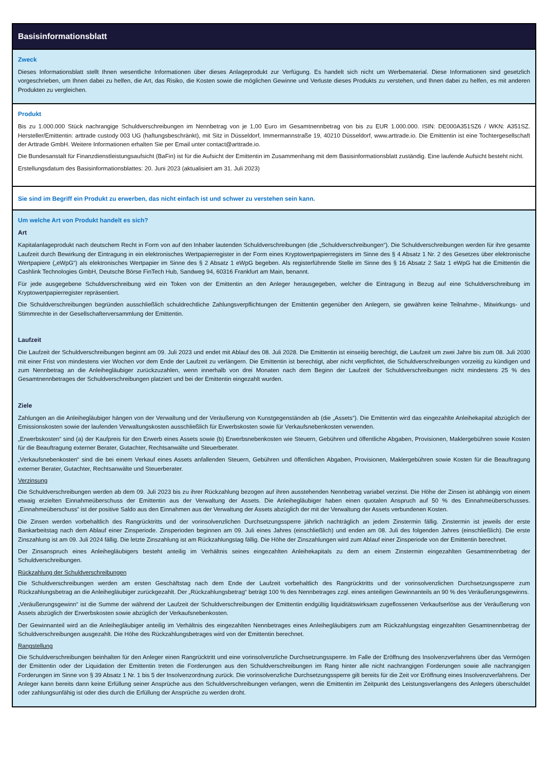Basisinformationsblatt
Zweck
Dieses Informationsblatt stellt Ihnen wesentliche Informationen über dieses Anlageprodukt zur Verfügung. Es handelt sich nicht um Werbematerial. Diese Informationen sind gesetzlich vorgeschrieben, um Ihnen dabei zu helfen, die Art, das Risiko, die Kosten sowie die möglichen Gewinne und Verluste dieses Produkts zu verstehen, und Ihnen dabei zu helfen, es mit anderen Produkten zu vergleichen.
Produkt
Bis zu 1.000.000 Stück nachrangige Schuldverschreibungen im Nennbetrag von je 1,00 Euro im Gesamtnennbetrag von bis zu EUR 1.000.000. ISIN: DE000A351SZ6 / WKN: A351SZ. Hersteller/Emittentin: arttrade custody 003 UG (haftungsbeschränkt), mit Sitz in Düsseldorf, Immermannstraße 19, 40210 Düsseldorf, www.arttrade.io. Die Emittentin ist eine Tochtergesellschaft der Arttrade GmbH. Weitere Informationen erhalten Sie per Email unter contact@arttrade.io.
Die Bundesanstalt für Finanzdienstleistungsaufsicht (BaFin) ist für die Aufsicht der Emittentin im Zusammenhang mit dem Basisinformationsblatt zuständig. Eine laufende Aufsicht besteht nicht.
Erstellungsdatum des Basisinformationsblattes: 20. Juni 2023 (aktualisiert am 31. Juli 2023)
Sie sind im Begriff ein Produkt zu erwerben, das nicht einfach ist und schwer zu verstehen sein kann.
Um welche Art von Produkt handelt es sich?
Art
Kapitalanlageprodukt nach deutschem Recht in Form von auf den Inhaber lautenden Schuldverschreibungen (die „Schuldverschreibungen“). Die Schuldverschreibungen werden für ihre gesamte Laufzeit durch Bewirkung der Eintragung in ein elektronisches Wertpapierregister in der Form eines Kryptowertpapierregisters im Sinne des § 4 Absatz 1 Nr. 2 des Gesetzes über elektronische Wertpapiere („eWpG“) als elektronisches Wertpapier im Sinne des § 2 Absatz 1 eWpG begeben. Als registerführende Stelle im Sinne des § 16 Absatz 2 Satz 1 eWpG hat die Emittentin die Cashlink Technologies GmbH, Deutsche Börse FinTech Hub, Sandweg 94, 60316 Frankfurt am Main, benannt.
Für jede ausgegebene Schuldverschreibung wird ein Token von der Emittentin an den Anleger herausgegeben, welcher die Eintragung in Bezug auf eine Schuldverschreibung im Kryptowertpapierregister repräsentiert.
Die Schuldverschreibungen begründen ausschließlich schuldrechtliche Zahlungsverpflichtungen der Emittentin gegenüber den Anlegern, sie gewähren keine Teilnahme-, Mitwirkungs- und Stimmrechte in der Gesellschafterversammlung der Emittentin.
Laufzeit
Die Laufzeit der Schuldverschreibungen beginnt am 09. Juli 2023 und endet mit Ablauf des 08. Juli 2028. Die Emittentin ist einseitig berechtigt, die Laufzeit um zwei Jahre bis zum 08. Juli 2030 mit einer Frist von mindestens vier Wochen vor dem Ende der Laufzeit zu verlängern. Die Emittentin ist berechtigt, aber nicht verpflichtet, die Schuldverschreibungen vorzeitig zu kündigen und zum Nennbetrag an die Anleihegläubiger zurückzuzahlen, wenn innerhalb von drei Monaten nach dem Beginn der Laufzeit der Schuldverschreibungen nicht mindestens 25 % des Gesamtnennbetrages der Schuldverschreibungen platziert und bei der Emittentin eingezahlt wurden.
Ziele
Zahlungen an die Anleihegläubiger hängen von der Verwaltung und der Veräußerung von Kunstgegenständen ab (die „Assets“). Die Emittentin wird das eingezahlte Anleihekapital abzüglich der Emissionskosten sowie der laufenden Verwaltungskosten ausschließlich für Erwerbskosten sowie für Verkaufsnebenkosten verwenden.
„Erwerbskosten“ sind (a) der Kaufpreis für den Erwerb eines Assets sowie (b) Erwerbsnebenkosten wie Steuern, Gebühren und öffentliche Abgaben, Provisionen, Maklergebühren sowie Kosten für die Beauftragung externer Berater, Gutachter, Rechtsanwälte und Steuerberater.
„Verkaufsnebenkosten“ sind die bei einem Verkauf eines Assets anfallenden Steuern, Gebühren und öffentlichen Abgaben, Provisionen, Maklergebühren sowie Kosten für die Beauftragung externer Berater, Gutachter, Rechtsanwälte und Steuerberater.
Verzinsung
Die Schuldverschreibungen werden ab dem 09. Juli 2023 bis zu ihrer Rückzahlung bezogen auf ihren ausstehenden Nennbetrag variabel verzinst. Die Höhe der Zinsen ist abhängig von einem etwaig erzielten Einnahmeüberschuss der Emittentin aus der Verwaltung der Assets. Die Anleihegläubiger haben einen quotalen Anspruch auf 50 % des Einnahmeüberschusses. „Einnahmeüberschuss“ ist der positive Saldo aus den Einnahmen aus der Verwaltung der Assets abzüglich der mit der Verwaltung der Assets verbundenen Kosten.
Die Zinsen werden vorbehaltlich des Rangrücktritts und der vorinsolvenzlichen Durchsetzungssperre jährlich nachträglich an jedem Zinstermin fällig. Zinstermin ist jeweils der erste Bankarbeitstag nach dem Ablauf einer Zinsperiode. Zinsperioden beginnen am 09. Juli eines Jahres (einschließlich) und enden am 08. Juli des folgenden Jahres (einschließlich). Die erste Zinszahlung ist am 09. Juli 2024 fällig. Die letzte Zinszahlung ist am Rückzahlungstag fällig. Die Höhe der Zinszahlungen wird zum Ablauf einer Zinsperiode von der Emittentin berechnet.
Der Zinsanspruch eines Anleihegläubigers besteht anteilig im Verhältnis seines eingezahlten Anleihekapitals zu dem an einem Zinstermin eingezahlten Gesamtnennbetrag der Schuldverschreibungen.
Rückzahlung der Schuldverschreibungen
Die Schuldverschreibungen werden am ersten Geschäftstag nach dem Ende der Laufzeit vorbehaltlich des Rangrücktritts und der vorinsolvenzlichen Durchsetzungssperre zum Rückzahlungsbetrag an die Anleihegläubiger zurückgezahlt. Der „Rückzahlungsbetrag“ beträgt 100 % des Nennbetrages zzgl. eines anteiligen Gewinnanteils an 90 % des Veräußerungsgewinns.
„Veräußerungsgewinn“ ist die Summe der während der Laufzeit der Schuldverschreibungen der Emittentin endgültig liquiditätswirksam zugeflossenen Verkaufserlöse aus der Veräußerung von Assets abzüglich der Erwerbskosten sowie abzüglich der Verkaufsnebenkosten.
Der Gewinnanteil wird an die Anleihegläubiger anteilig im Verhältnis des eingezahlten Nennbetrages eines Anleihegläubigers zum am Rückzahlungstag eingezahlten Gesamtnennbetrag der Schuldverschreibungen ausgezahlt. Die Höhe des Rückzahlungsbetrages wird von der Emittentin berechnet.
Rangstellung
Die Schuldverschreibungen beinhalten für den Anleger einen Rangrücktritt und eine vorinsolvenzliche Durchsetzungssperre. Im Falle der Eröffnung des Insolvenzverfahrens über das Vermögen der Emittentin oder der Liquidation der Emittentin treten die Forderungen aus den Schuldverschreibungen im Rang hinter alle nicht nachrangigen Forderungen sowie alle nachrangigen Forderungen im Sinne von § 39 Absatz 1 Nr. 1 bis 5 der Insolvenzordnung zurück. Die vorinsolvenzliche Durchsetzungssperre gilt bereits für die Zeit vor Eröffnung eines Insolvenzverfahrens. Der Anleger kann bereits dann keine Erfüllung seiner Ansprüche aus den Schuldverschreibungen verlangen, wenn die Emittentin im Zeitpunkt des Leistungsverlangens des Anlegers überschuldet oder zahlungsunfähig ist oder dies durch die Erfüllung der Ansprüche zu werden droht.